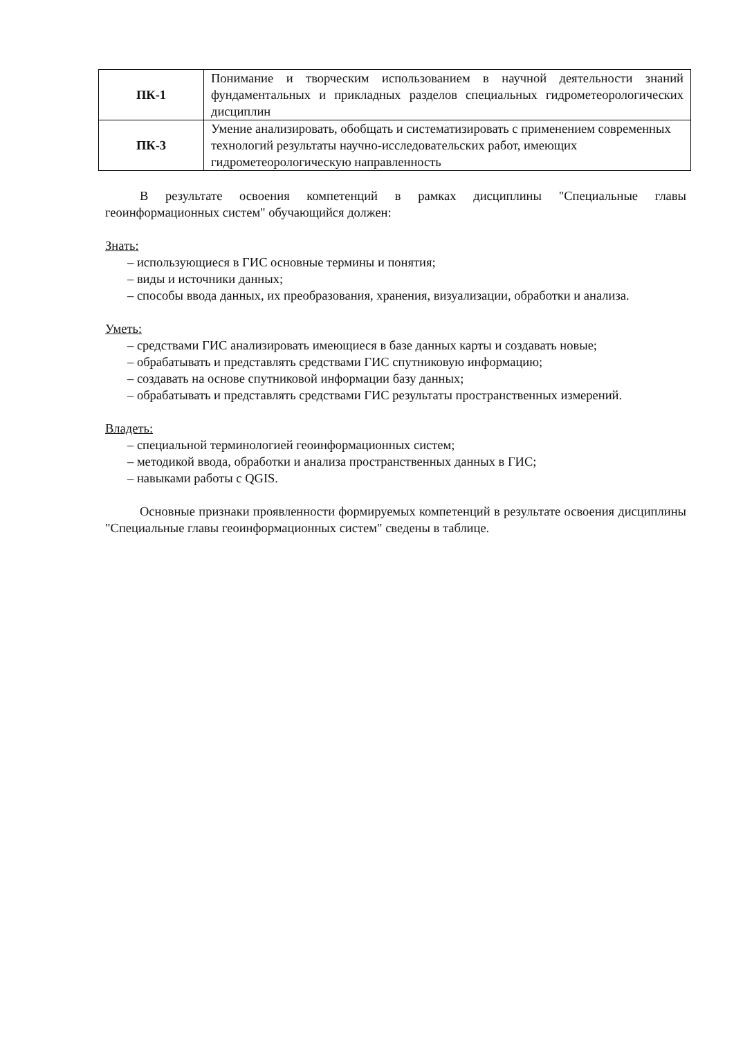| ПК-1 | Понимание и творческим использованием в научной деятельности знаний фундаментальных и прикладных разделов специальных гидрометеорологических дисциплин |
| ПК-3 | Умение анализировать, обобщать и систематизировать с применением современных технологий результаты научно-исследовательских работ, имеющих гидрометеорологическую направленность |
В результате освоения компетенций в рамках дисциплины "Специальные главы геоинформационных систем" обучающийся должен:
Знать:
– использующиеся в ГИС основные термины и понятия;
– виды и источники данных;
– способы ввода данных, их преобразования, хранения, визуализации, обработки и анализа.
Уметь:
– средствами ГИС анализировать имеющиеся в базе данных карты и создавать новые;
– обрабатывать и представлять средствами ГИС спутниковую информацию;
– создавать на основе спутниковой информации базу данных;
– обрабатывать и представлять средствами ГИС результаты пространственных измерений.
Владеть:
– специальной терминологией геоинформационных систем;
– методикой ввода, обработки и анализа пространственных данных в ГИС;
– навыками работы с QGIS.
Основные признаки проявленности формируемых компетенций в результате освоения дисциплины "Специальные главы геоинформационных систем" сведены в таблице.